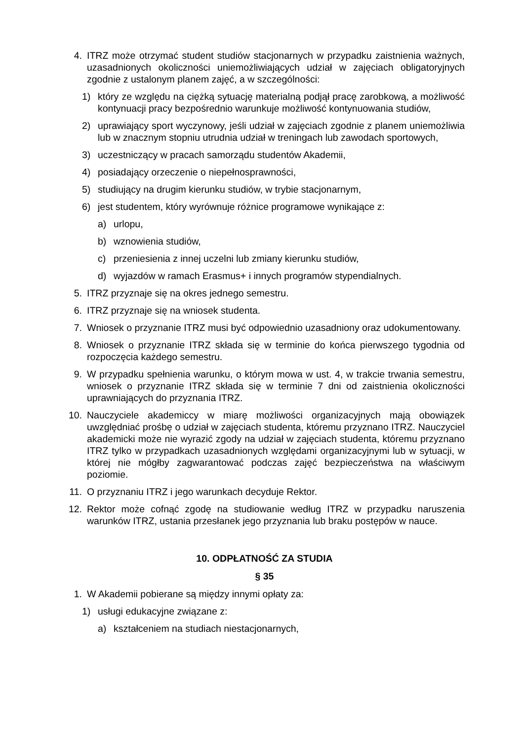4. ITRZ może otrzymać student studiów stacjonarnych w przypadku zaistnienia ważnych, uzasadnionych okoliczności uniemożliwiających udział w zajęciach obligatoryjnych zgodnie z ustalonym planem zajęć, a w szczególności:
1) który ze względu na ciężką sytuację materialną podjął pracę zarobkową, a możliwość kontynuacji pracy bezpośrednio warunkuje możliwość kontynuowania studiów,
2) uprawiający sport wyczynowy, jeśli udział w zajęciach zgodnie z planem uniemożliwia lub w znacznym stopniu utrudnia udział w treningach lub zawodach sportowych,
3) uczestniczący w pracach samorządu studentów Akademii,
4) posiadający orzeczenie o niepełnosprawności,
5) studiujący na drugim kierunku studiów, w trybie stacjonarnym,
6) jest studentem, który wyrównuje różnice programowe wynikające z:
a) urlopu,
b) wznowienia studiów,
c) przeniesienia z innej uczelni lub zmiany kierunku studiów,
d) wyjazdów w ramach Erasmus+ i innych programów stypendialnych.
5. ITRZ przyznaje się na okres jednego semestru.
6. ITRZ przyznaje się na wniosek studenta.
7. Wniosek o przyznanie ITRZ musi być odpowiednio uzasadniony oraz udokumentowany.
8. Wniosek o przyznanie ITRZ składa się w terminie do końca pierwszego tygodnia od rozpoczęcia każdego semestru.
9. W przypadku spełnienia warunku, o którym mowa w ust. 4, w trakcie trwania semestru, wniosek o przyznanie ITRZ składa się w terminie 7 dni od zaistnienia okoliczności uprawniających do przyznania ITRZ.
10. Nauczyciele akademiccy w miarę możliwości organizacyjnych mają obowiązek uwzględniać prośbę o udział w zajęciach studenta, któremu przyznano ITRZ. Nauczyciel akademicki może nie wyrazić zgody na udział w zajęciach studenta, któremu przyznano ITRZ tylko w przypadkach uzasadnionych względami organizacyjnymi lub w sytuacji, w której nie mógłby zagwarantować podczas zajęć bezpieczeństwa na właściwym poziomie.
11. O przyznaniu ITRZ i jego warunkach decyduje Rektor.
12. Rektor może cofnąć zgodę na studiowanie według ITRZ w przypadku naruszenia warunków ITRZ, ustania przesłanek jego przyznania lub braku postępów w nauce.
10. ODPŁATNOŚĆ ZA STUDIA
§ 35
1. W Akademii pobierane są między innymi opłaty za:
1) usługi edukacyjne związane z:
a) kształceniem na studiach niestacjonarnych,